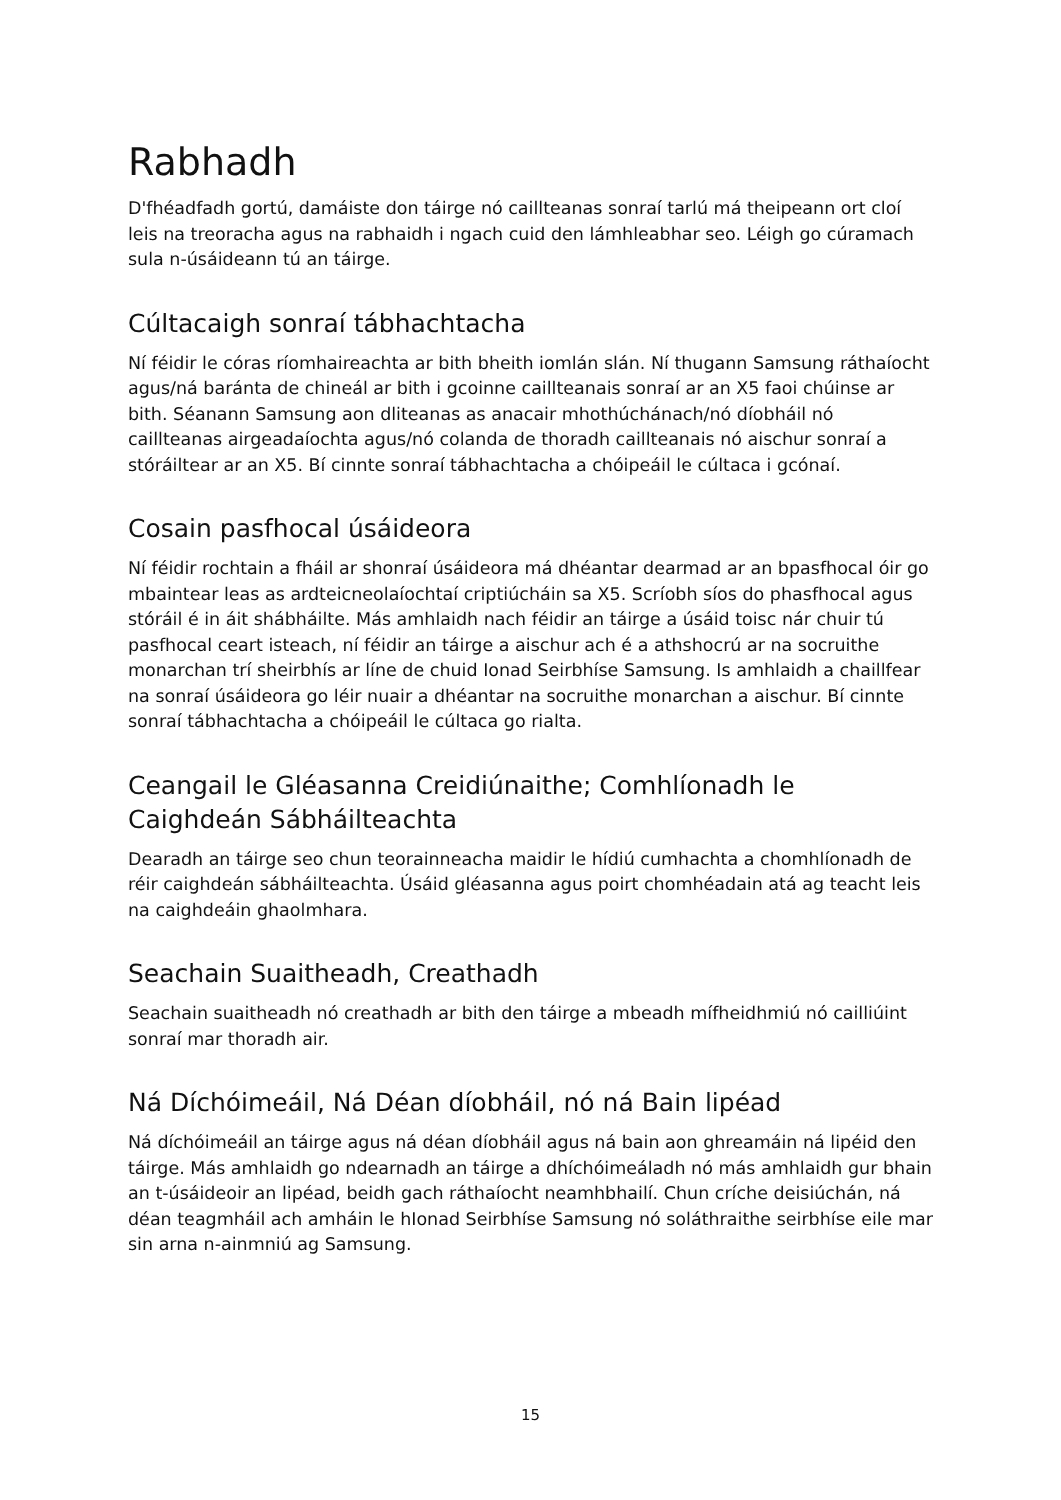Rabhadh
D'fhéadfadh gortú, damáiste don táirge nó caillteanas sonraí tarlú má theipeann ort cloí leis na treoracha agus na rabhaidh i ngach cuid den lámhleabhar seo. Léigh go cúramach sula n-úsáideann tú an táirge.
Cúltacaigh sonraí tábhachtacha
Ní féidir le córas ríomhaireachta ar bith bheith iomlán slán. Ní thugann Samsung ráthaíocht agus/ná baránta de chineál ar bith i gcoinne caillteanais sonraí ar an X5 faoi chúinse ar bith. Séanann Samsung aon dliteanas as anacair mhothúchánach/nó díobháil nó caillteanas airgeadaíochta agus/nó colanda de thoradh caillteanais nó aischur sonraí a stóráiltear ar an X5. Bí cinnte sonraí tábhachtacha a chóipeáil le cúltaca i gcónaí.
Cosain pasfhocal úsáideora
Ní féidir rochtain a fháil ar shonraí úsáideora má dhéantar dearmad ar an bpasfhocal óir go mbaintear leas as ardteicneolaíochtaí criptiúcháin sa X5. Scríobh síos do phasfhocal agus stóráil é in áit shábháilte. Más amhlaidh nach féidir an táirge a úsáid toisc nár chuir tú pasfhocal ceart isteach, ní féidir an táirge a aischur ach é a athshocrú ar na socruithe monarchan trí sheirbhís ar líne de chuid Ionad Seirbhíse Samsung. Is amhlaidh a chaillfear na sonraí úsáideora go léir nuair a dhéantar na socruithe monarchan a aischur. Bí cinnte sonraí tábhachtacha a chóipeáil le cúltaca go rialta.
Ceangail le Gléasanna Creidiúnaithe; Comhlíonadh le Caighdeán Sábháilteachta
Dearadh an táirge seo chun teorainneacha maidir le hídiú cumhachta a chomhlíonadh de réir caighdeán sábháilteachta. Úsáid gléasanna agus poirt chomhéadain atá ag teacht leis na caighdeáin ghaolmhara.
Seachain Suaitheadh, Creathadh
Seachain suaitheadh nó creathadh ar bith den táirge a mbeadh mífheidhmiú nó cailliúint sonraí mar thoradh air.
Ná Díchóimeáil, Ná Déan díobháil, nó ná Bain lipéad
Ná díchóimeáil an táirge agus ná déan díobháil agus ná bain aon ghreamáin ná lipéid den táirge. Más amhlaidh go ndearnadh an táirge a dhíchóimeáladh nó más amhlaidh gur bhain an t-úsáideoir an lipéad, beidh gach ráthaíocht neamhbhailí. Chun críche deisiúchán, ná déan teagmháil ach amháin le hIonad Seirbhíse Samsung nó soláthraithe seirbhíse eile mar sin arna n-ainmniú ag Samsung.
15